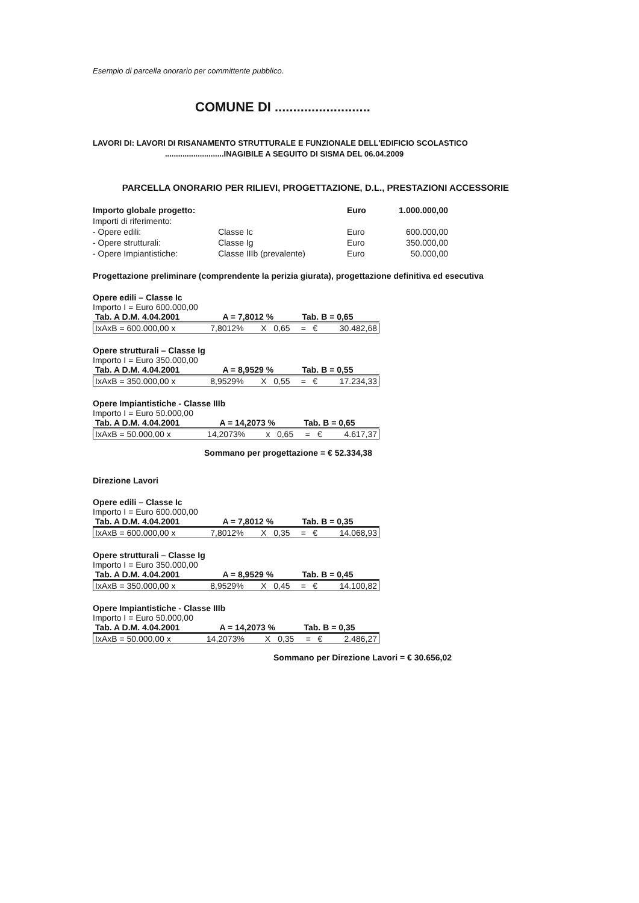Esempio di parcella onorario per committente pubblico.
COMUNE DI ..........................
LAVORI DI: LAVORI DI RISANAMENTO STRUTTURALE E FUNZIONALE DELL'EDIFICIO SCOLASTICO
...........................INAGIBILE A SEGUITO DI SISMA DEL 06.04.2009
PARCELLA ONORARIO PER RILIEVI, PROGETTAZIONE, D.L., PRESTAZIONI ACCESSORIE
| Importo globale progetto: | | Euro | 1.000.000,00 |
| Importi di riferimento: | | | |
| - Opere edili: | Classe Ic | Euro | 600.000,00 |
| - Opere strutturali: | Classe Ig | Euro | 350.000,00 |
| - Opere Impiantistiche: | Classe IIIb (prevalente) | Euro | 50.000,00 |
Progettazione preliminare (comprendente la perizia giurata), progettazione definitiva ed esecutiva
Opere edili – Classe Ic
Importo I = Euro 600.000,00
| Tab. A D.M. 4.04.2001 | A = 7,8012 % | Tab. B = 0,65 |
| IxAxB = 600.000,00 x | 7,8012% | X | 0,65 | = | € | 30.482,68 |
Opere strutturali – Classe Ig
Importo I = Euro 350.000,00
| Tab. A D.M. 4.04.2001 | A = 8,9529 % | Tab. B = 0,55 |
| IxAxB = 350.000,00 x | 8,9529% | X | 0,55 | = | € | 17.234,33 |
Opere Impiantistiche - Classe IIIb
Importo I = Euro 50.000,00
| Tab. A D.M. 4.04.2001 | A = 14,2073 % | Tab. B = 0,65 |
| IxAxB = 50.000,00 x | 14,2073% | x | 0,65 | = | € | 4.617,37 |
Sommano per progettazione = € 52.334,38
Direzione Lavori
Opere edili – Classe Ic
Importo I = Euro 600.000,00
| Tab. A D.M. 4.04.2001 | A = 7,8012 % | Tab. B = 0,35 |
| IxAxB = 600.000,00 x | 7,8012% | X | 0,35 | = | € | 14.068,93 |
Opere strutturali – Classe Ig
Importo I = Euro 350.000,00
| Tab. A D.M. 4.04.2001 | A = 8,9529 % | Tab. B = 0,45 |
| IxAxB = 350.000,00 x | 8,9529% | X | 0,45 | = | € | 14.100,82 |
Opere Impiantistiche - Classe IIIb
Importo I = Euro 50.000,00
| Tab. A D.M. 4.04.2001 | A = 14,2073 % | Tab. B = 0,35 |
| IxAxB = 50.000,00 x | 14,2073% | X | 0,35 | = | € | 2.486,27 |
Sommano per Direzione Lavori = € 30.656,02